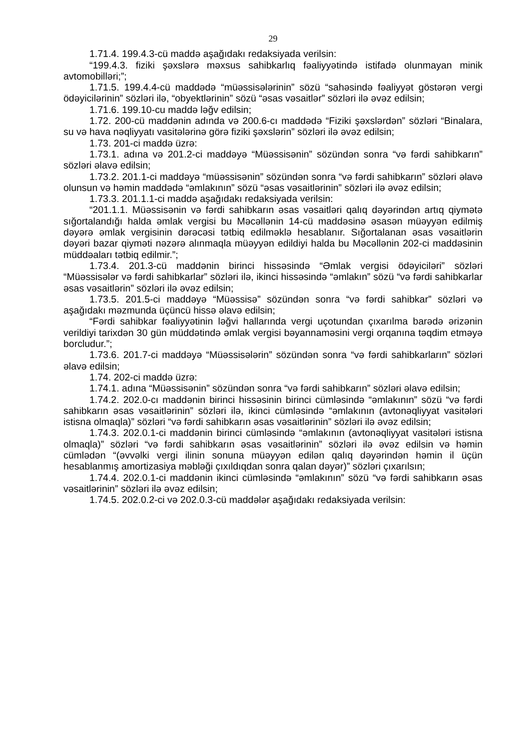29
1.71.4. 199.4.3-cü maddə aşağıdakı redaksiyada verilsin:
“199.4.3. fiziki şəxslərə məxsus sahibkarlıq fəaliyyətində istifadə olunmayan minik avtomobilləri;”;
1.71.5. 199.4.4-cü maddədə “müəssisələrinin” sözü “sahəsində fəaliyyət göstərən vergi ödəyicilərinin” sözləri ilə, “obyektlərinin” sözü “əsas vəsaitlər” sözləri ilə əvəz edilsin;
1.71.6. 199.10-cu maddə ləğv edilsin;
1.72. 200-cü maddənin adında və 200.6-cı maddədə “Fiziki şəxslərdən” sözləri “Binalara, su və hava nəqliyyatı vasitələrinə görə fiziki şəxslərin” sözləri ilə əvəz edilsin;
1.73. 201-ci maddə üzrə:
1.73.1. adına və 201.2-ci maddəyə “Müəssisənin” sözündən sonra “və fərdi sahibkarın” sözləri əlavə edilsin;
1.73.2. 201.1-ci maddəyə “müəssisənin” sözündən sonra “və fərdi sahibkarın” sözləri əlavə olunsun və həmin maddədə “əmlakının” sözü “əsas vəsaitlərinin” sözləri ilə əvəz edilsin;
1.73.3. 201.1.1-ci maddə aşağıdakı redaksiyada verilsin:
“201.1.1. Müəssisənin və fərdi sahibkarın əsas vəsaitləri qalıq dəyərindən artıq qiymətə sığortalandığı halda əmlak vergisi bu Məcəllənin 14-cü maddəsinə əsasən müəyyən edilmiş dəyərə əmlak vergisinin dərəcəsi tətbiq edilməklə hesablanır. Sığortalanan əsas vəsaitlərin dəyəri bazar qiyməti nəzərə alınmaqla müəyyən edildiyi halda bu Məcəllənin 202-ci maddəsinin müddəaları tətbiq edilmir.”;
1.73.4. 201.3-cü maddənin birinci hissəsində “Əmlak vergisi ödəyiciləri” sözləri “Müəssisələr və fərdi sahibkarlar” sözləri ilə, ikinci hissəsində “əmlakın” sözü “və fərdi sahibkarlar əsas vəsaitlərin” sözləri ilə əvəz edilsin;
1.73.5. 201.5-ci maddəyə “Müəssisə” sözündən sonra “və fərdi sahibkar” sözləri və aşağıdakı məzmunda üçüncü hissə əlavə edilsin;
“Fərdi sahibkar fəaliyyətinin ləğvi hallarında vergi uçotundan çıxarılma barədə ərizənin verildiyi tarixdən 30 gün müddətində əmlak vergisi bəyannaməsini vergi orqanına təqdim etməyə borcludur.”;
1.73.6. 201.7-ci maddəyə “Müəssisələrin” sözündən sonra “və fərdi sahibkarların” sözləri əlavə edilsin;
1.74. 202-ci maddə üzrə:
1.74.1. adına “Müəssisənin” sözündən sonra “və fərdi sahibkarın” sözləri əlavə edilsin;
1.74.2. 202.0-cı maddənin birinci hissəsinin birinci cümləsində “əmlakının” sözü “və fərdi sahibkarın əsas vəsaitlərinin” sözləri ilə, ikinci cümləsində “əmlakının (avtonəqliyyat vasitələri istisna olmaqla)” sözləri “və fərdi sahibkarın əsas vəsaitlərinin” sözləri ilə əvəz edilsin;
1.74.3. 202.0.1-ci maddənin birinci cümləsində “əmlakının (avtonəqliyyat vasitələri istisna olmaqla)” sözləri “və fərdi sahibkarın əsas vəsaitlərinin” sözləri ilə əvəz edilsin və həmin cümlədən “(əvvəlki vergi ilinin sonuna müəyyən edilən qalıq dəyərindən həmin il üçün hesablanmış amortizasiya məbləği çıxıldıqdan sonra qalan dəyər)” sözləri çıxarılsın;
1.74.4. 202.0.1-ci maddənin ikinci cümləsində “əmlakının” sözü “və fərdi sahibkarın əsas vəsaitlərinin” sözləri ilə əvəz edilsin;
1.74.5. 202.0.2-ci və 202.0.3-cü maddələr aşağıdakı redaksiyada verilsin: